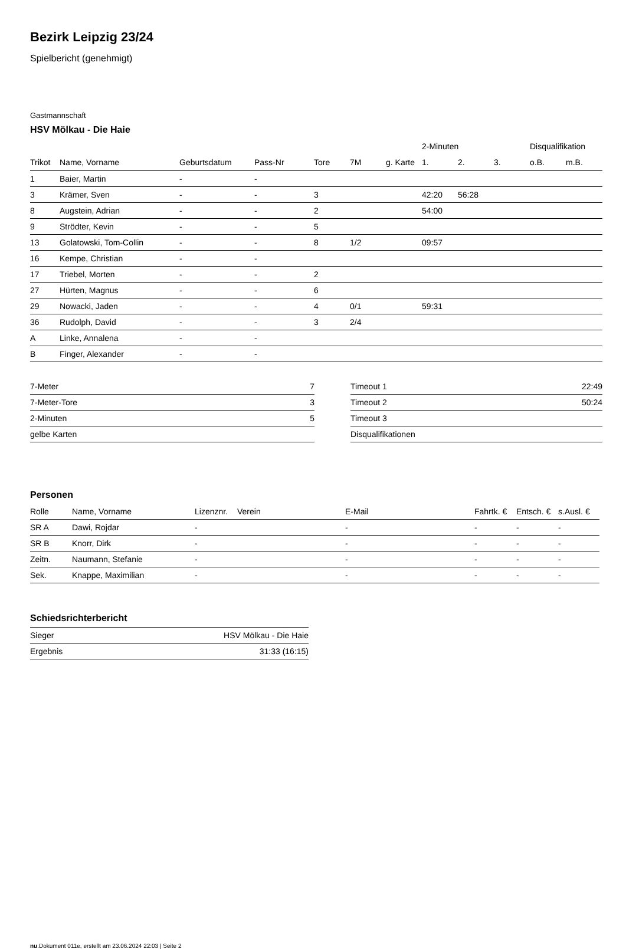Bezirk Leipzig 23/24
Spielbericht (genehmigt)
Gastmannschaft
HSV Mölkau - Die Haie
| | | | | | | | 2-Minuten | | | Disqualifikation | |
| --- | --- | --- | --- | --- | --- | --- | --- | --- | --- | --- | --- |
| Trikot | Name, Vorname | Geburtsdatum | Pass-Nr | Tore | 7M | g. Karte | 1. | 2. | 3. | o.B. | m.B. |
| 1 | Baier, Martin | - | - | | | | | | | | |
| 3 | Krämer, Sven | - | - | 3 | | | 42:20 | 56:28 | | | |
| 8 | Augstein, Adrian | - | - | 2 | | | 54:00 | | | | |
| 9 | Strödter, Kevin | - | - | 5 | | | | | | | |
| 13 | Golatowski, Tom-Collin | - | - | 8 | 1/2 | | 09:57 | | | | |
| 16 | Kempe, Christian | - | - | | | | | | | | |
| 17 | Triebel, Morten | - | - | 2 | | | | | | | |
| 27 | Hürten, Magnus | - | - | 6 | | | | | | | |
| 29 | Nowacki, Jaden | - | - | 4 | 0/1 | | 59:31 | | | | |
| 36 | Rudolph, David | - | - | 3 | 2/4 | | | | | | |
| A | Linke, Annalena | - | - | | | | | | | | |
| B | Finger, Alexander | - | - | | | | | | | | |
| 7-Meter | 7 |
| 7-Meter-Tore | 3 |
| 2-Minuten | 5 |
| gelbe Karten | |
| Timeout 1 | 22:49 |
| Timeout 2 | 50:24 |
| Timeout 3 | |
| Disqualifikationen | |
Personen
| Rolle | Name, Vorname | Lizenznr. | Verein | E-Mail | Fahrtk. € | Entsch. € | s.Ausl. € |
| --- | --- | --- | --- | --- | --- | --- | --- |
| SR A | Dawi, Rojdar | - | | - | - | - | - |
| SR B | Knorr, Dirk | - | | - | - | - | - |
| Zeitn. | Naumann, Stefanie | - | | - | - | - | - |
| Sek. | Knappe, Maximilian | - | | - | - | - | - |
Schiedsrichterbericht
| Sieger | HSV Mölkau - Die Haie |
| Ergebnis | 31:33 (16:15) |
nu.Dokument 011e, erstellt am 23.06.2024 22:03 | Seite 2